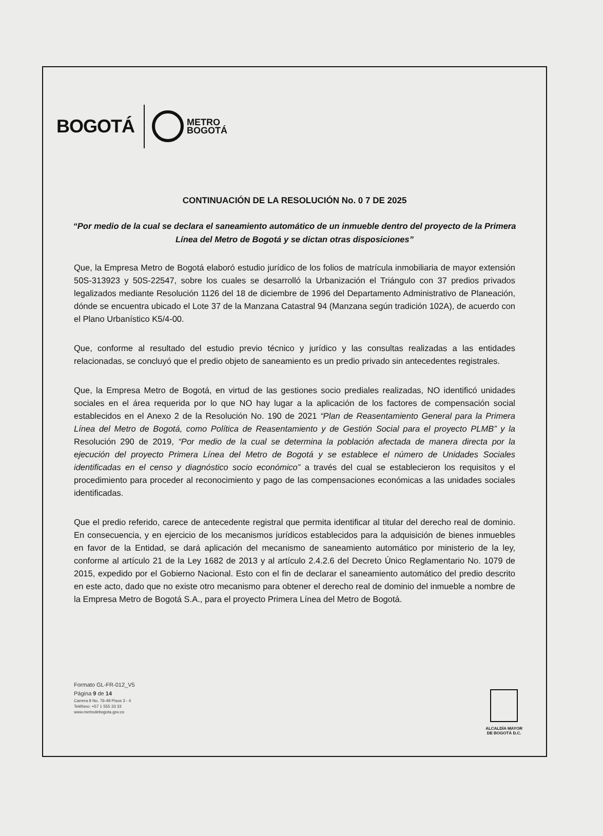BOGOTÁ
METRO
BOGOTÁ
CONTINUACIÓN DE LA RESOLUCIÓN No. 0 7 DE 2025
“Por medio de la cual se declara el saneamiento automático de un inmueble dentro del proyecto de la Primera Línea del Metro de Bogotá y se dictan otras disposiciones”
Que, la Empresa Metro de Bogotá elaboró estudio jurídico de los folios de matrícula inmobiliaria de mayor extensión 50S-313923 y 50S-22547, sobre los cuales se desarrolló la Urbanización el Triángulo con 37 predios privados legalizados mediante Resolución 1126 del 18 de diciembre de 1996 del Departamento Administrativo de Planeación, dónde se encuentra ubicado el Lote 37 de la Manzana Catastral 94 (Manzana según tradición 102A), de acuerdo con el Plano Urbanístico K5/4-00.
Que, conforme al resultado del estudio previo técnico y jurídico y las consultas realizadas a las entidades relacionadas, se concluyó que el predio objeto de saneamiento es un predio privado sin antecedentes registrales.
Que, la Empresa Metro de Bogotá, en virtud de las gestiones socio prediales realizadas, NO identificó unidades sociales en el área requerida por lo que NO hay lugar a la aplicación de los factores de compensación social establecidos en el Anexo 2 de la Resolución No. 190 de 2021 “Plan de Reasentamiento General para la Primera Línea del Metro de Bogotá, como Política de Reasentamiento y de Gestión Social para el proyecto PLMB” y la Resolución 290 de 2019, “Por medio de la cual se determina la población afectada de manera directa por la ejecución del proyecto Primera Línea del Metro de Bogotá y se establece el número de Unidades Sociales identificadas en el censo y diagnóstico socio económico” a través del cual se establecieron los requisitos y el procedimiento para proceder al reconocimiento y pago de las compensaciones económicas a las unidades sociales identificadas.
Que el predio referido, carece de antecedente registral que permita identificar al titular del derecho real de dominio. En consecuencia, y en ejercicio de los mecanismos jurídicos establecidos para la adquisición de bienes inmuebles en favor de la Entidad, se dará aplicación del mecanismo de saneamiento automático por ministerio de la ley, conforme al artículo 21 de la Ley 1682 de 2013 y al artículo 2.4.2.6 del Decreto Único Reglamentario No. 1079 de 2015, expedido por el Gobierno Nacional. Esto con el fin de declarar el saneamiento automático del predio descrito en este acto, dado que no existe otro mecanismo para obtener el derecho real de dominio del inmueble a nombre de la Empresa Metro de Bogotá S.A., para el proyecto Primera Línea del Metro de Bogotá.
Formato GL-FR-012_V5
Página 9 de 14
Carrera 9 No. 76-49 Pisos 3 - 4
Teléfono: +57 1 555 33 33
www.metrodebogota.gov.co
ALCALDÍA MAYOR
DE BOGOTÁ D.C.